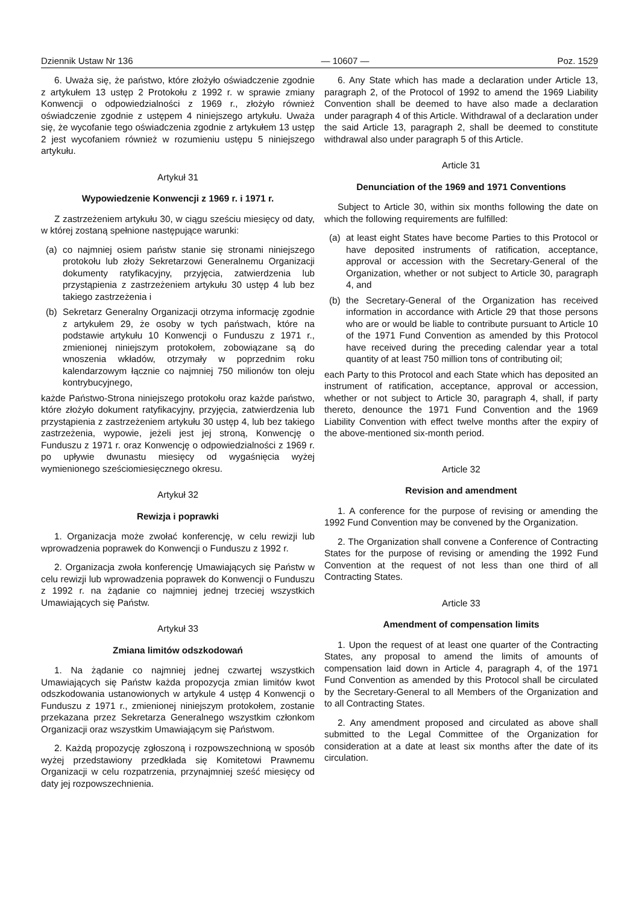Dziennik Ustaw Nr 136 — 10607 — Poz. 1529
6. Uważa się, że państwo, które złożyło oświadczenie zgodnie z artykułem 13 ustęp 2 Protokołu z 1992 r. w sprawie zmiany Konwencji o odpowiedzialności z 1969 r., złożyło również oświadczenie zgodnie z ustępem 4 niniejszego artykułu. Uważa się, że wycofanie tego oświadczenia zgodnie z artykułem 13 ustęp 2 jest wycofaniem również w rozumieniu ustępu 5 niniejszego artykułu.
Artykuł 31
Wypowiedzenie Konwencji z 1969 r. i 1971 r.
Z zastrzeżeniem artykułu 30, w ciągu sześciu miesięcy od daty, w której zostaną spełnione następujące warunki:
(a) co najmniej osiem państw stanie się stronami niniejszego protokołu lub złoży Sekretarzowi Generalnemu Organizacji dokumenty ratyfikacyjny, przyjęcia, zatwierdzenia lub przystąpienia z zastrzeżeniem artykułu 30 ustęp 4 lub bez takiego zastrzeżenia i
(b) Sekretarz Generalny Organizacji otrzyma informację zgodnie z artykułem 29, że osoby w tych państwach, które na podstawie artykułu 10 Konwencji o Funduszu z 1971 r., zmienionej niniejszym protokołem, zobowiązane są do wnoszenia wkładów, otrzymały w poprzednim roku kalendarzowym łącznie co najmniej 750 milionów ton oleju kontrybucyjnego,
każde Państwo-Strona niniejszego protokołu oraz każde państwo, które złożyło dokument ratyfikacyjny, przyjęcia, zatwierdzenia lub przystąpienia z zastrzeżeniem artykułu 30 ustęp 4, lub bez takiego zastrzeżenia, wypowie, jeżeli jest jej stroną, Konwencję o Funduszu z 1971 r. oraz Konwencję o odpowiedzialności z 1969 r. po upływie dwunastu miesięcy od wygaśnięcia wyżej wymienionego sześciomiesięcznego okresu.
Artykuł 32
Rewizja i poprawki
1. Organizacja może zwołać konferencję, w celu rewizji lub wprowadzenia poprawek do Konwencji o Funduszu z 1992 r.
2. Organizacja zwoła konferencję Umawiających się Państw w celu rewizji lub wprowadzenia poprawek do Konwencji o Funduszu z 1992 r. na żądanie co najmniej jednej trzeciej wszystkich Umawiających się Państw.
Artykuł 33
Zmiana limitów odszkodowań
1. Na żądanie co najmniej jednej czwartej wszystkich Umawiających się Państw każda propozycja zmian limitów kwot odszkodowania ustanowionych w artykule 4 ustęp 4 Konwencji o Funduszu z 1971 r., zmienionej niniejszym protokołem, zostanie przekazana przez Sekretarza Generalnego wszystkim członkom Organizacji oraz wszystkim Umawiającym się Państwom.
2. Każdą propozycję zgłoszoną i rozpowszechnioną w sposób wyżej przedstawiony przedkłada się Komitetowi Prawnemu Organizacji w celu rozpatrzenia, przynajmniej sześć miesięcy od daty jej rozpowszechnienia.
6. Any State which has made a declaration under Article 13, paragraph 2, of the Protocol of 1992 to amend the 1969 Liability Convention shall be deemed to have also made a declaration under paragraph 4 of this Article. Withdrawal of a declaration under the said Article 13, paragraph 2, shall be deemed to constitute withdrawal also under paragraph 5 of this Article.
Article 31
Denunciation of the 1969 and 1971 Conventions
Subject to Article 30, within six months following the date on which the following requirements are fulfilled:
(a) at least eight States have become Parties to this Protocol or have deposited instruments of ratification, acceptance, approval or accession with the Secretary-General of the Organization, whether or not subject to Article 30, paragraph 4, and
(b) the Secretary-General of the Organization has received information in accordance with Article 29 that those persons who are or would be liable to contribute pursuant to Article 10 of the 1971 Fund Convention as amended by this Protocol have received during the preceding calendar year a total quantity of at least 750 million tons of contributing oil;
each Party to this Protocol and each State which has deposited an instrument of ratification, acceptance, approval or accession, whether or not subject to Article 30, paragraph 4, shall, if party thereto, denounce the 1971 Fund Convention and the 1969 Liability Convention with effect twelve months after the expiry of the above-mentioned six-month period.
Article 32
Revision and amendment
1. A conference for the purpose of revising or amending the 1992 Fund Convention may be convened by the Organization.
2. The Organization shall convene a Conference of Contracting States for the purpose of revising or amending the 1992 Fund Convention at the request of not less than one third of all Contracting States.
Article 33
Amendment of compensation limits
1. Upon the request of at least one quarter of the Contracting States, any proposal to amend the limits of amounts of compensation laid down in Article 4, paragraph 4, of the 1971 Fund Convention as amended by this Protocol shall be circulated by the Secretary-General to all Members of the Organization and to all Contracting States.
2. Any amendment proposed and circulated as above shall submitted to the Legal Committee of the Organization for consideration at a date at least six months after the date of its circulation.